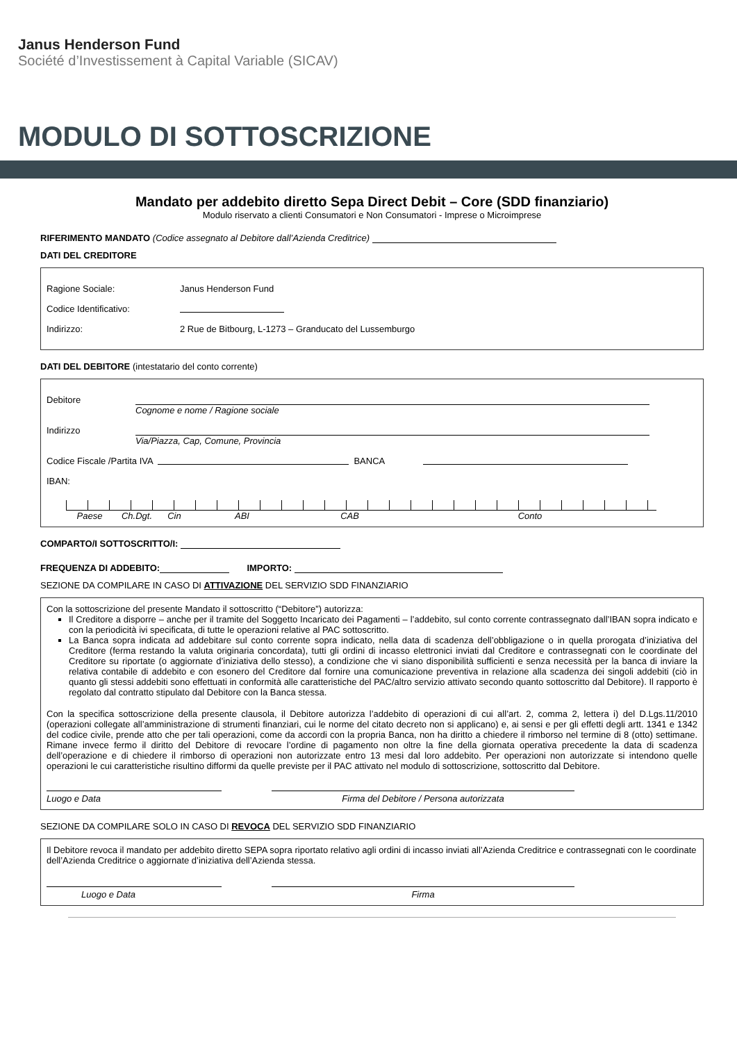Janus Henderson Fund
Société d’Investissement à Capital Variable (SICAV)
MODULO DI SOTTOSCRIZIONE
Mandato per addebito diretto Sepa Direct Debit – Core (SDD finanziario)
Modulo riservato a clienti Consumatori e Non Consumatori - Imprese o Microimprese
RIFERIMENTO MANDATO (Codice assegnato al Debitore dall’Azienda Creditrice)
DATI DEL CREDITORE
Ragione Sociale: Janus Henderson Fund
Codice Identificativo:
Indirizzo: 2 Rue de Bitbourg, L-1273 – Granducato del Lussemburgo
DATI DEL DEBITORE (intestatario del conto corrente)
Debitore
Cognome e nome / Ragione sociale
Indirizzo
Via/Piazza, Cap, Comune, Provincia
Codice Fiscale /Partita IVA BANCA
IBAN:
Paese Ch.Dgt. Cin ABI CAB Conto
COMPARTO/I SOTTOSCRITTO/I:
FREQUENZA DI ADDEBITO: IMPORTO:
SEZIONE DA COMPILARE IN CASO DI ATTIVAZIONE DEL SERVIZIO SDD FINANZIARIO
Con la sottoscrizione del presente Mandato il sottoscritto (“Debitore”) autorizza:
Il Creditore a disporre – anche per il tramite del Soggetto Incaricato dei Pagamenti – l’addebito, sul conto corrente contrassegnato dall’IBAN sopra indicato e con la periodicità ivi specificata, di tutte le operazioni relative al PAC sottoscritto.
La Banca sopra indicata ad addebitare sul conto corrente sopra indicato, nella data di scadenza dell’obbligazione o in quella prorogata d’iniziativa del Creditore (ferma restando la valuta originaria concordata), tutti gli ordini di incasso elettronici inviati dal Creditore e contrassegnati con le coordinate del Creditore su riportate (o aggiornate d’iniziativa dello stesso), a condizione che vi siano disponibilità sufficienti e senza necessità per la banca di inviare la relativa contabile di addebito e con esonero del Creditore dal fornire una comunicazione preventiva in relazione alla scadenza dei singoli addebiti (ciò in quanto gli stessi addebiti sono effettuati in conformità alle caratteristiche del PAC/altro servizio attivato secondo quanto sottoscritto dal Debitore). Il rapporto è regolato dal contratto stipulato dal Debitore con la Banca stessa.
Con la specifica sottoscrizione della presente clausola, il Debitore autorizza l’addebito di operazioni di cui all’art. 2, comma 2, lettera i) del D.Lgs.11/2010 (operazioni collegate all’amministrazione di strumenti finanziari, cui le norme del citato decreto non si applicano) e, ai sensi e per gli effetti degli artt. 1341 e 1342 del codice civile, prende atto che per tali operazioni, come da accordi con la propria Banca, non ha diritto a chiedere il rimborso nel termine di 8 (otto) settimane. Rimane invece fermo il diritto del Debitore di revocare l’ordine di pagamento non oltre la fine della giornata operativa precedente la data di scadenza dell’operazione e di chiedere il rimborso di operazioni non autorizzate entro 13 mesi dal loro addebito. Per operazioni non autorizzate si intendono quelle operazioni le cui caratteristiche risultino difformi da quelle previste per il PAC attivato nel modulo di sottoscrizione, sottoscritto dal Debitore.
Luogo e Data Firma del Debitore / Persona autorizzata
SEZIONE DA COMPILARE SOLO IN CASO DI REVOCA DEL SERVIZIO SDD FINANZIARIO
Il Debitore revoca il mandato per addebito diretto SEPA sopra riportato relativo agli ordini di incasso inviati all’Azienda Creditrice e contrassegnati con le coordinate dell’Azienda Creditrice o aggiornate d’iniziativa dell’Azienda stessa.
Luogo e Data Firma